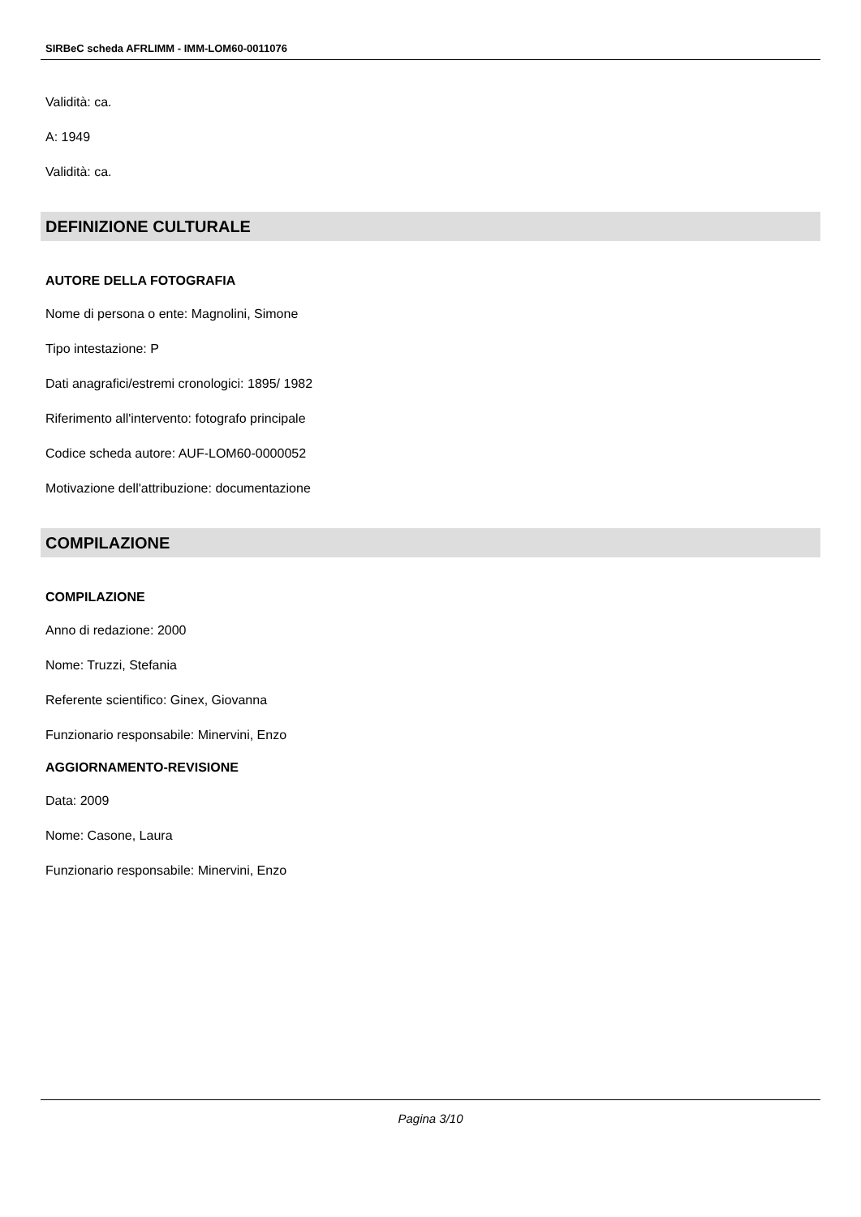SIRBeC scheda AFRLIMM - IMM-LOM60-0011076
Validità: ca.
A: 1949
Validità: ca.
DEFINIZIONE CULTURALE
AUTORE DELLA FOTOGRAFIA
Nome di persona o ente: Magnolini, Simone
Tipo intestazione: P
Dati anagrafici/estremi cronologici: 1895/ 1982
Riferimento all'intervento: fotografo principale
Codice scheda autore: AUF-LOM60-0000052
Motivazione dell'attribuzione: documentazione
COMPILAZIONE
COMPILAZIONE
Anno di redazione: 2000
Nome: Truzzi, Stefania
Referente scientifico: Ginex, Giovanna
Funzionario responsabile: Minervini, Enzo
AGGIORNAMENTO-REVISIONE
Data: 2009
Nome: Casone, Laura
Funzionario responsabile: Minervini, Enzo
Pagina 3/10